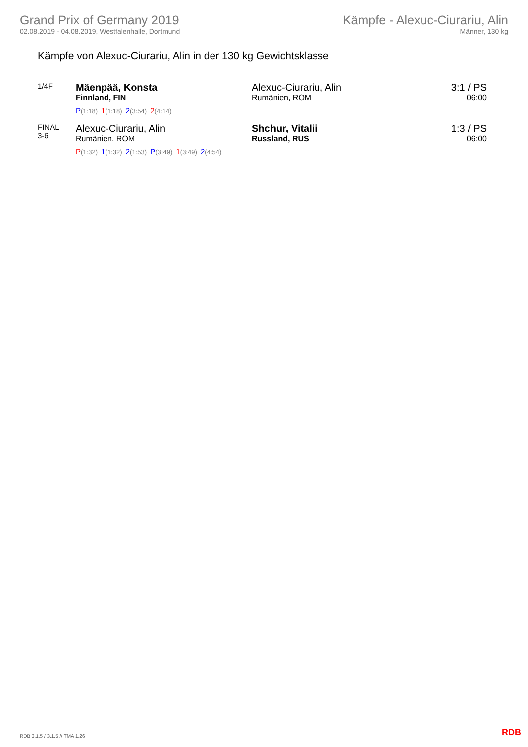Grand Prix of Germany 2019
02.08.2019 - 04.08.2019, Westfalenhalle, Dortmund
Kämpfe - Alexuc-Ciurariu, Alin
Männer, 130 kg
Kämpfe von Alexuc-Ciurariu, Alin in der 130 kg Gewichtsklasse
| 1/4F | Mäenpää, Konsta Finnland, FIN P (1:18) 1 (1:18) 2 (3:54) 2 (4:14) | Alexuc-Ciurariu, Alin Rumänien, ROM | 3:1 / PS 06:00 |
| FINAL 3-6 | Alexuc-Ciurariu, Alin Rumänien, ROM P (1:32) 1 (1:32) 2 (1:53) P (3:49) 1 (3:49) 2 (4:54) | Shchur, Vitalii Russland, RUS | 1:3 / PS 06:00 |
RDB 3.1.5 / 3.1.5 // TMA 1.26 RDB